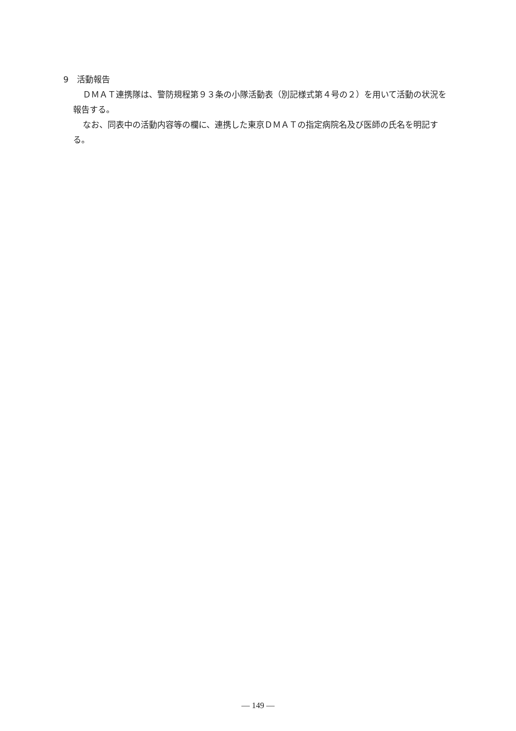9　活動報告
ＤＭＡＴ連携隊は、警防規程第９３条の小隊活動表（別記様式第４号の２）を用いて活動の状況を報告する。
なお、同表中の活動内容等の欄に、連携した東京ＤＭＡＴの指定病院名及び医師の氏名を明記する。
— 149 —